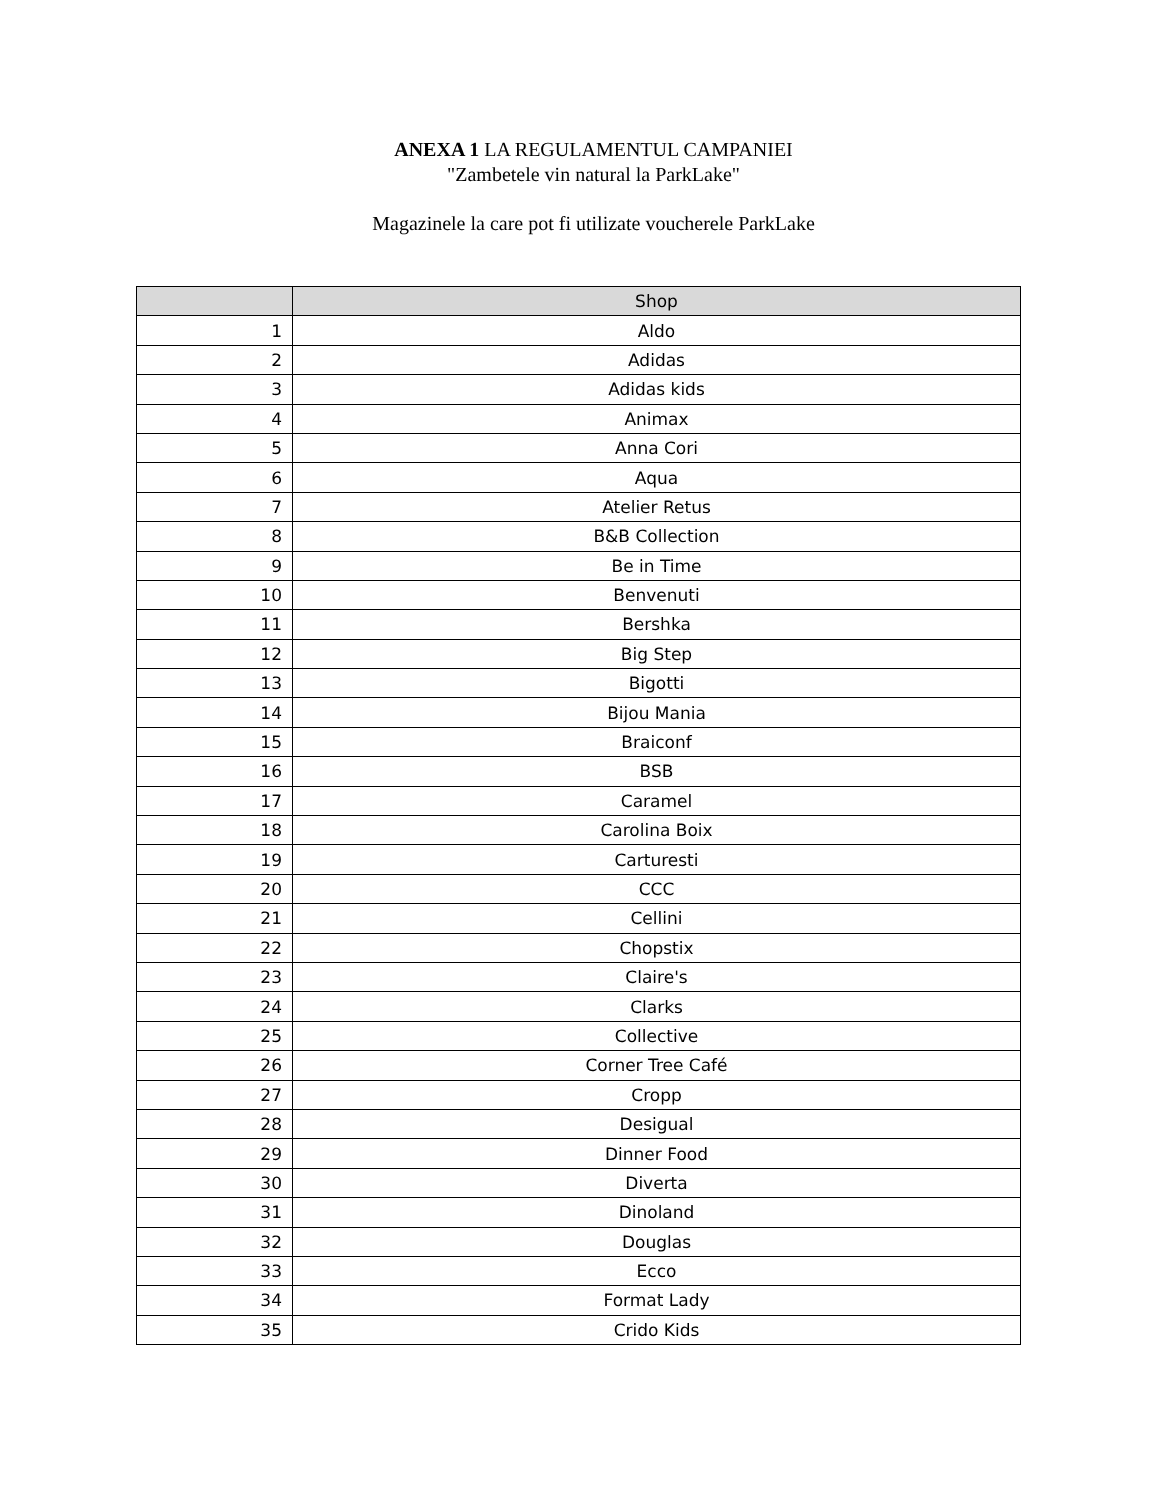ANEXA 1 LA REGULAMENTUL CAMPANIEI
"Zambetele vin natural la ParkLake"
Magazinele la care pot fi utilizate voucherele ParkLake
| | Shop |
| --- | --- |
| 1 | Aldo |
| 2 | Adidas |
| 3 | Adidas kids |
| 4 | Animax |
| 5 | Anna Cori |
| 6 | Aqua |
| 7 | Atelier Retus |
| 8 | B&B Collection |
| 9 | Be in Time |
| 10 | Benvenuti |
| 11 | Bershka |
| 12 | Big Step |
| 13 | Bigotti |
| 14 | Bijou Mania |
| 15 | Braiconf |
| 16 | BSB |
| 17 | Caramel |
| 18 | Carolina Boix |
| 19 | Carturesti |
| 20 | CCC |
| 21 | Cellini |
| 22 | Chopstix |
| 23 | Claire's |
| 24 | Clarks |
| 25 | Collective |
| 26 | Corner Tree Café |
| 27 | Cropp |
| 28 | Desigual |
| 29 | Dinner Food |
| 30 | Diverta |
| 31 | Dinoland |
| 32 | Douglas |
| 33 | Ecco |
| 34 | Format Lady |
| 35 | Crido Kids |